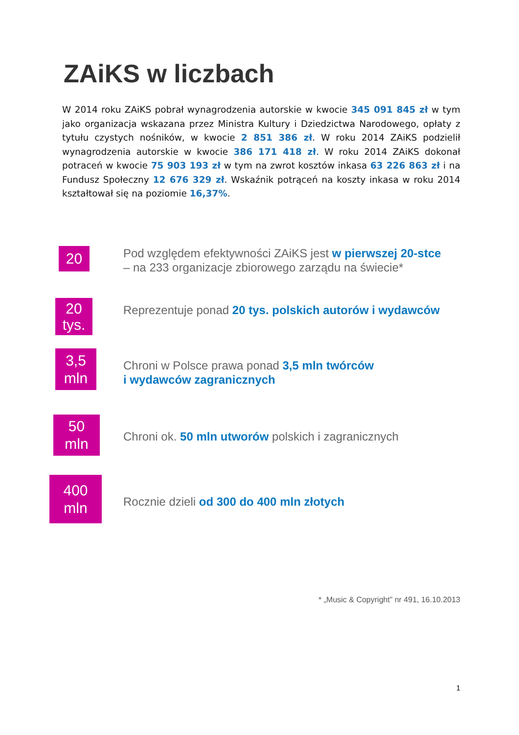ZAiKS w liczbach
W 2014 roku ZAiKS pobrał wynagrodzenia autorskie w kwocie 345 091 845 zł w tym jako organizacja wskazana przez Ministra Kultury i Dziedzictwa Narodowego, opłaty z tytułu czystych nośników, w kwocie 2 851 386 zł. W roku 2014 ZAiKS podzielił wynagrodzenia autorskie w kwocie 386 171 418 zł. W roku 2014 ZAiKS dokonał potraceń w kwocie 75 903 193 zł w tym na zwrot kosztów inkasa 63 226 863 zł i na Fundusz Społeczny 12 676 329 zł. Wskaźnik potrąceń na koszty inkasa w roku 2014 kształtował się na poziomie 16,37%.
20
Pod względem efektywności ZAiKS jest w pierwszej 20-stce
– na 233 organizacje zbiorowego zarządu na świecie*
20
tys.
Reprezentuje ponad 20 tys. polskich autorów i wydawców
3,5
mln
Chroni w Polsce prawa ponad 3,5 mln twórców
i wydawców zagranicznych
50
mln
Chroni ok. 50 mln utworów polskich i zagranicznych
400
mln
Rocznie dzieli od 300 do 400 mln złotych
* „Music & Copyright” nr 491, 16.10.2013
1